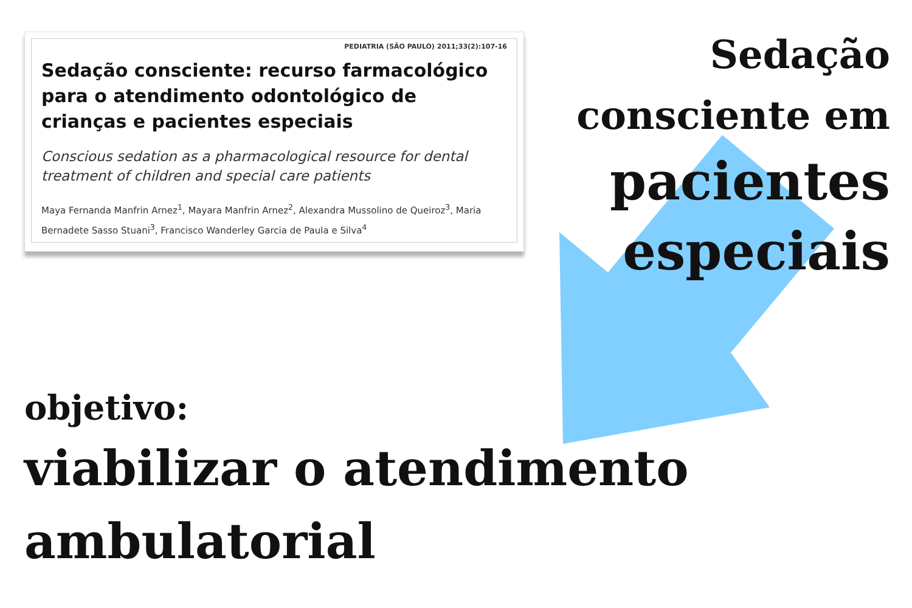PEDIATRIA (SÃO PAULO) 2011;33(2):107-16
Sedação consciente: recurso farmacológico para o atendimento odontológico de crianças e pacientes especiais
Conscious sedation as a pharmacological resource for dental treatment of children and special care patients
Maya Fernanda Manfrin Arnez<sup>1</sup>, Mayara Manfrin Arnez<sup>2</sup>, Alexandra Mussolino de Queiroz<sup>3</sup>, Maria Bernadete Sasso Stuani<sup>3</sup>, Francisco Wanderley Garcia de Paula e Silva<sup>4</sup>
Sedação
consciente em
pacientes
especiais
objetivo:
viabilizar o atendimento
ambulatorial